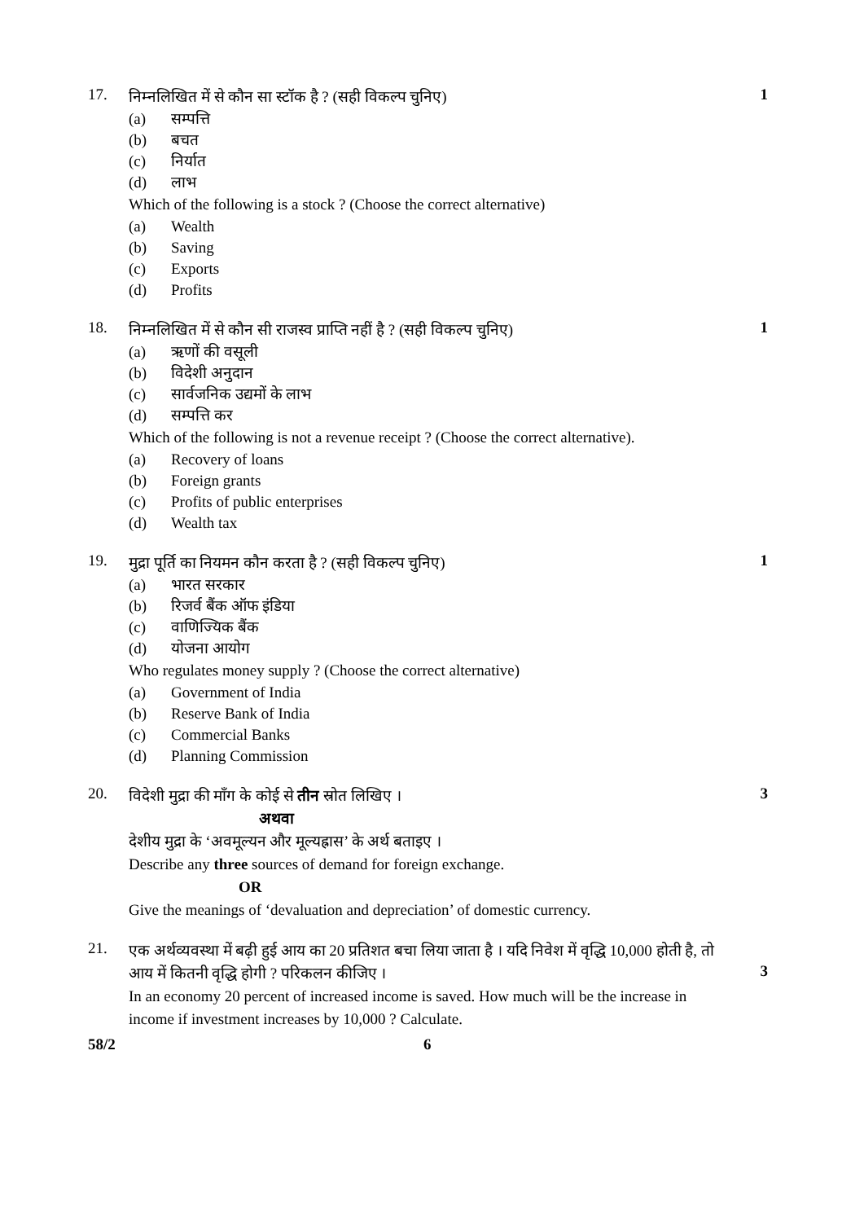17.
निम्नलिखित में से कौन सा स्टॉक है ? (सही विकल्प चुनिए)
(a) सम्पत्ति
(b) बचत
(c) निर्यात
(d) लाभ
Which of the following is a stock ? (Choose the correct alternative)
(a) Wealth
(b) Saving
(c) Exports
(d) Profits
1
18.
निम्नलिखित में से कौन सी राजस्व प्राप्ति नहीं है ? (सही विकल्प चुनिए)
(a) ऋणों की वसूली
(b) विदेशी अनुदान
(c) सार्वजनिक उद्यमों के लाभ
(d) सम्पत्ति कर
Which of the following is not a revenue receipt ? (Choose the correct alternative).
(a) Recovery of loans
(b) Foreign grants
(c) Profits of public enterprises
(d) Wealth tax
1
19.
मुद्रा पूर्ति का नियमन कौन करता है ? (सही विकल्प चुनिए)
(a) भारत सरकार
(b) रिजर्व बैंक ऑफ इंडिया
(c) वाणिज्यिक बैंक
(d) योजना आयोग
Who regulates money supply ? (Choose the correct alternative)
(a) Government of India
(b) Reserve Bank of India
(c) Commercial Banks
(d) Planning Commission
1
20.
विदेशी मुद्रा की माँग के कोई से तीन स्रोत लिखिए ।
अथवा
देशीय मुद्रा के ‘अवमूल्यन और मूल्यह्रास’ के अर्थ बताइए ।
Describe any three sources of demand for foreign exchange.
OR
Give the meanings of ‘devaluation and depreciation’ of domestic currency.
3
21.
एक अर्थव्यवस्था में बढ़ी हुई आय का 20 प्रतिशत बचा लिया जाता है । यदि निवेश में वृद्धि 10,000 होती है, तो आय में कितनी वृद्धि होगी ? परिकलन कीजिए ।
In an economy 20 percent of increased income is saved. How much will be the increase in income if investment increases by 10,000 ? Calculate.
3
58/2 6